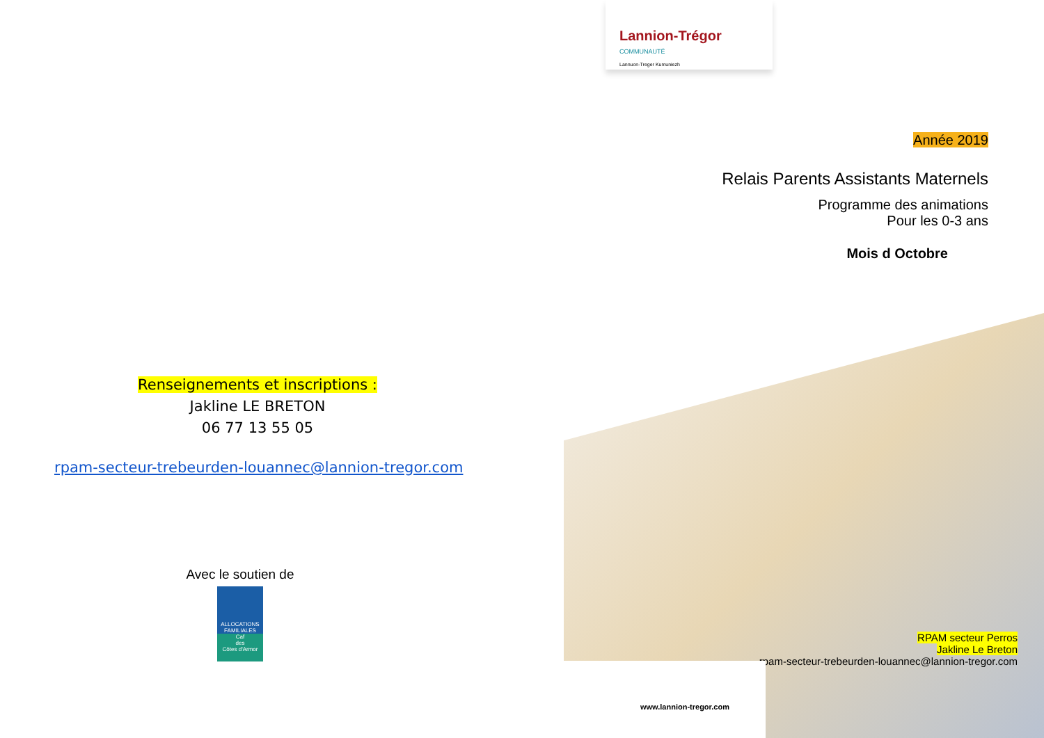Renseignements et inscriptions :
Jakline LE BRETON
06 77 13 55 05
rpam-secteur-trebeurden-louannec@lannion-tregor.com
Avec le soutien de
ALLOCATIONS FAMILIALES
Caf
des
Côtes d'Armor
Lannion-Trégor
COMMUNAUTÉ
Lannuon-Treger Kumuniezh
Année 2019
Relais Parents Assistants Maternels
Programme des animations
Pour les 0-3 ans
Mois d Octobre
RPAM secteur Perros
Jakline Le Breton
rpam-secteur-trebeurden-louannec@lannion-tregor.com
www.lannion-tregor.com